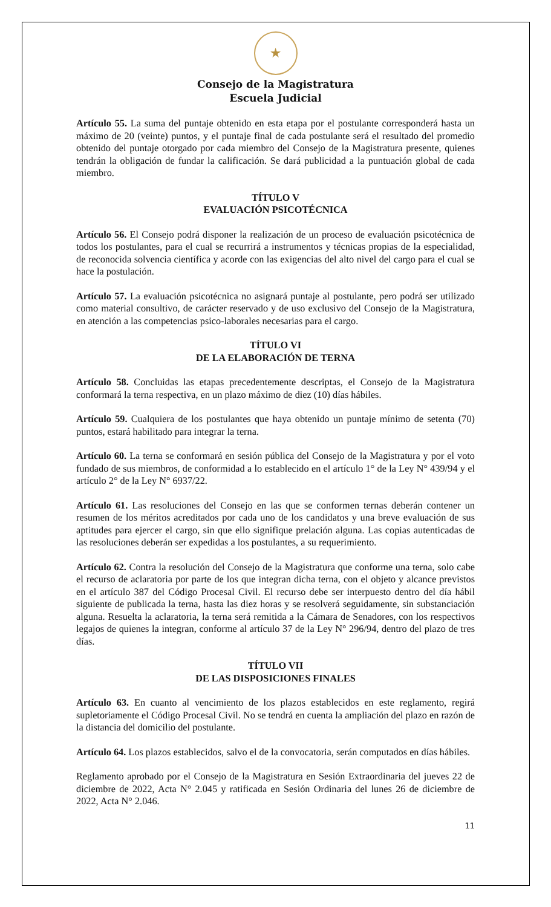★
Consejo de la Magistratura
Escuela Judicial
Artículo 55. La suma del puntaje obtenido en esta etapa por el postulante corresponderá hasta un máximo de 20 (veinte) puntos, y el puntaje final de cada postulante será el resultado del promedio obtenido del puntaje otorgado por cada miembro del Consejo de la Magistratura presente, quienes tendrán la obligación de fundar la calificación. Se dará publicidad a la puntuación global de cada miembro.
TÍTULO V
EVALUACIÓN PSICOTÉCNICA
Artículo 56. El Consejo podrá disponer la realización de un proceso de evaluación psicotécnica de todos los postulantes, para el cual se recurrirá a instrumentos y técnicas propias de la especialidad, de reconocida solvencia científica y acorde con las exigencias del alto nivel del cargo para el cual se hace la postulación.
Artículo 57. La evaluación psicotécnica no asignará puntaje al postulante, pero podrá ser utilizado como material consultivo, de carácter reservado y de uso exclusivo del Consejo de la Magistratura, en atención a las competencias psico-laborales necesarias para el cargo.
TÍTULO VI
DE LA ELABORACIÓN DE TERNA
Artículo 58. Concluidas las etapas precedentemente descriptas, el Consejo de la Magistratura conformará la terna respectiva, en un plazo máximo de diez (10) días hábiles.
Artículo 59. Cualquiera de los postulantes que haya obtenido un puntaje mínimo de setenta (70) puntos, estará habilitado para integrar la terna.
Artículo 60. La terna se conformará en sesión pública del Consejo de la Magistratura y por el voto fundado de sus miembros, de conformidad a lo establecido en el artículo 1° de la Ley N° 439/94 y el artículo 2° de la Ley N° 6937/22.
Artículo 61. Las resoluciones del Consejo en las que se conformen ternas deberán contener un resumen de los méritos acreditados por cada uno de los candidatos y una breve evaluación de sus aptitudes para ejercer el cargo, sin que ello signifique prelación alguna. Las copias autenticadas de las resoluciones deberán ser expedidas a los postulantes, a su requerimiento.
Artículo 62. Contra la resolución del Consejo de la Magistratura que conforme una terna, solo cabe el recurso de aclaratoria por parte de los que integran dicha terna, con el objeto y alcance previstos en el artículo 387 del Código Procesal Civil. El recurso debe ser interpuesto dentro del día hábil siguiente de publicada la terna, hasta las diez horas y se resolverá seguidamente, sin substanciación alguna. Resuelta la aclaratoria, la terna será remitida a la Cámara de Senadores, con los respectivos legajos de quienes la integran, conforme al artículo 37 de la Ley N° 296/94, dentro del plazo de tres días.
TÍTULO VII
DE LAS DISPOSICIONES FINALES
Artículo 63. En cuanto al vencimiento de los plazos establecidos en este reglamento, regirá supletoriamente el Código Procesal Civil. No se tendrá en cuenta la ampliación del plazo en razón de la distancia del domicilio del postulante.
Artículo 64. Los plazos establecidos, salvo el de la convocatoria, serán computados en días hábiles.
Reglamento aprobado por el Consejo de la Magistratura en Sesión Extraordinaria del jueves 22 de diciembre de 2022, Acta N° 2.045 y ratificada en Sesión Ordinaria del lunes 26 de diciembre de 2022, Acta N° 2.046.
11